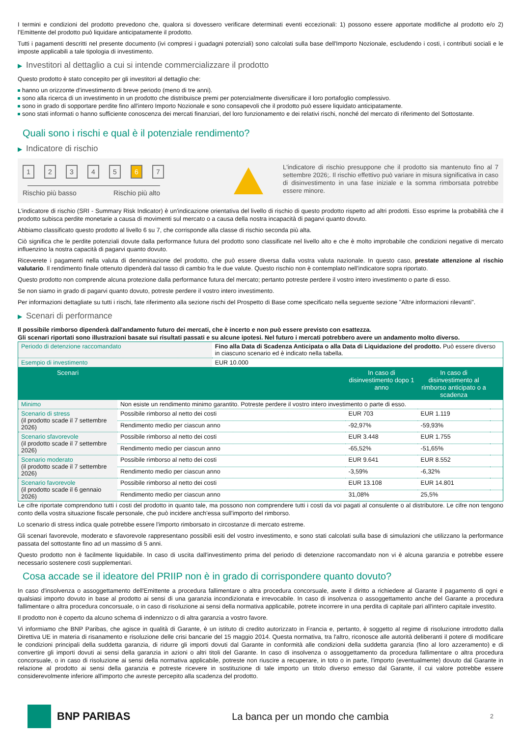I termini e condizioni del prodotto prevedono che, qualora si dovessero verificare determinati eventi eccezionali: 1) possono essere apportate modifiche al prodotto e/o 2) l'Emittente del prodotto può liquidare anticipatamente il prodotto.
Tutti i pagamenti descritti nel presente documento (ivi compresi i guadagni potenziali) sono calcolati sulla base dell'Importo Nozionale, escludendo i costi, i contributi sociali e le imposte applicabili a tale tipologia di investimento.
▶ Investitori al dettaglio a cui si intende commercializzare il prodotto
Questo prodotto è stato concepito per gli investitori al dettaglio che:
hanno un orizzonte d'investimento di breve periodo (meno di tre anni).
sono alla ricerca di un investimento in un prodotto che distribuisce premi per potenzialmente diversificare il loro portafoglio complessivo.
sono in grado di sopportare perdite fino all'intero Importo Nozionale e sono consapevoli che il prodotto può essere liquidato anticipatamente.
sono stati informati o hanno sufficiente conoscenza dei mercati finanziari, del loro funzionamento e dei relativi rischi, nonché del mercato di riferimento del Sottostante.
Quali sono i rischi e qual è il potenziale rendimento?
▶ Indicatore di rischio
12345 6 7
Rischio più basso Rischio più alto
L'indicatore di rischio presuppone che il prodotto sia mantenuto fino al 7 settembre 2026;. Il rischio effettivo può variare in misura significativa in caso di disinvestimento in una fase iniziale e la somma rimborsata potrebbe essere minore.
L'indicatore di rischio (SRI - Summary Risk Indicator) è un'indicazione orientativa del livello di rischio di questo prodotto rispetto ad altri prodotti. Esso esprime la probabilità che il prodotto subisca perdite monetarie a causa di movimenti sul mercato o a causa della nostra incapacità di pagarvi quanto dovuto.
Abbiamo classificato questo prodotto al livello 6 su 7, che corrisponde alla classe di rischio seconda più alta.
Ciò significa che le perdite potenziali dovute dalla performance futura del prodotto sono classificate nel livello alto e che è molto improbabile che condizioni negative di mercato influenzino la nostra capacità di pagarvi quanto dovuto.
Riceverete i pagamenti nella valuta di denominazione del prodotto, che può essere diversa dalla vostra valuta nazionale. In questo caso, prestate attenzione al rischio valutario. Il rendimento finale ottenuto dipenderà dal tasso di cambio fra le due valute. Questo rischio non è contemplato nell'indicatore sopra riportato.
Questo prodotto non comprende alcuna protezione dalla performance futura del mercato; pertanto potreste perdere il vostro intero investimento o parte di esso.
Se non siamo in grado di pagarvi quanto dovuto, potreste perdere il vostro intero investimento.
Per informazioni dettagliate su tutti i rischi, fate riferimento alla sezione rischi del Prospetto di Base come specificato nella seguente sezione "Altre informazioni rilevanti".
▶ Scenari di performance
Il possibile rimborso dipenderà dall'andamento futuro dei mercati, che è incerto e non può essere previsto con esattezza.
Gli scenari riportati sono illustrazioni basate sui risultati passati e su alcune ipotesi. Nel futuro i mercati potrebbero avere un andamento molto diverso.
| Periodo di detenzione raccomandato | Fino alla Data di Scadenza Anticipata o alla Data di Liquidazione del prodotto. Può essere diverso in ciascuno scenario ed è indicato nella tabella. |
| Esempio di investimento | EUR 10.000 |
| Scenari | | In caso di disinvestimento dopo 1 anno | In caso di disinvestimento al rimborso anticipato o a scadenza | |
| --- | --- | --- | --- | --- |
| Minimo | Non esiste un rendimento minimo garantito. Potreste perdere il vostro intero investimento o parte di esso. | | | |
| Scenario di stress (il prodotto scade il 7 settembre 2026) | Possibile rimborso al netto dei costi | EUR 703 | EUR 1.119 | |
| | Rendimento medio per ciascun anno | -92,97% | -59,93% | |
| Scenario sfavorevole (il prodotto scade il 7 settembre 2026) | Possibile rimborso al netto dei costi | EUR 3.448 | EUR 1.755 | |
| | Rendimento medio per ciascun anno | -65,52% | -51,65% | |
| Scenario moderato (il prodotto scade il 7 settembre 2026) | Possibile rimborso al netto dei costi | EUR 9.641 | EUR 8.552 | |
| | Rendimento medio per ciascun anno | -3,59% | -6,32% | |
| Scenario favorevole (il prodotto scade il 6 gennaio 2026) | Possibile rimborso al netto dei costi | EUR 13.108 | EUR 14.801 | |
| | Rendimento medio per ciascun anno | 31,08% | 25,5% | |
Le cifre riportate comprendono tutti i costi del prodotto in quanto tale, ma possono non comprendere tutti i costi da voi pagati al consulente o al distributore. Le cifre non tengono conto della vostra situazione fiscale personale, che può incidere anch'essa sull'importo del rimborso.
Lo scenario di stress indica quale potrebbe essere l'importo rimborsato in circostanze di mercato estreme.
Gli scenari favorevole, moderato e sfavorevole rappresentano possibili esiti del vostro investimento, e sono stati calcolati sulla base di simulazioni che utilizzano la performance passata del sottostante fino ad un massimo di 5 anni.
Questo prodotto non è facilmente liquidabile. In caso di uscita dall'investimento prima del periodo di detenzione raccomandato non vi è alcuna garanzia e potrebbe essere necessario sostenere costi supplementari.
Cosa accade se il ideatore del PRIIP non è in grado di corrispondere quanto dovuto?
In caso d'insolvenza o assoggettamento dell'Emittente a procedura fallimentare o altra procedura concorsuale, avete il diritto a richiedere al Garante il pagamento di ogni e qualsiasi importo dovuto in base al prodotto ai sensi di una garanzia incondizionata e irrevocabile. In caso di insolvenza o assoggettamento anche del Garante a procedura fallimentare o altra procedura concorsuale, o in caso di risoluzione ai sensi della normativa applicabile, potrete incorrere in una perdita di capitale pari all'intero capitale investito.
Il prodotto non è coperto da alcuno schema di indennizzo o di altra garanzia a vostro favore.
Vi informiamo che BNP Paribas, che agisce in qualità di Garante, è un istituto di credito autorizzato in Francia e, pertanto, è soggetto al regime di risoluzione introdotto dalla Direttiva UE in materia di risanamento e risoluzione delle crisi bancarie del 15 maggio 2014. Questa normativa, tra l'altro, riconosce alle autorità deliberanti il potere di modificare le condizioni principali della suddetta garanzia, di ridurre gli importi dovuti dal Garante in conformità alle condizioni della suddetta garanzia (fino al loro azzeramento) e di convertire gli importi dovuti ai sensi della garanzia in azioni o altri titoli del Garante. In caso di insolvenza o assoggettamento da procedura fallimentare o altra procedura concorsuale, o in caso di risoluzione ai sensi della normativa applicabile, potreste non riuscire a recuperare, in toto o in parte, l'importo (eventualmente) dovuto dal Garante in relazione al prodotto ai sensi della garanzia e potreste ricevere in sostituzione di tale importo un titolo diverso emesso dal Garante, il cui valore potrebbe essere considerevolmente inferiore all'importo che avreste percepito alla scadenza del prodotto.
BNP PARIBAS
La banca per un mondo che cambia 2